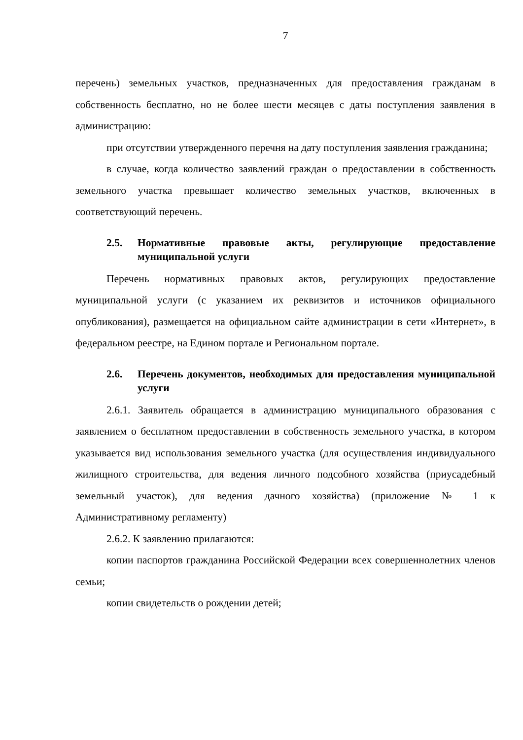7
перечень) земельных участков, предназначенных для предоставления гражданам в собственность бесплатно, но не более шести месяцев с даты поступления заявления в администрацию:
при отсутствии утвержденного перечня на дату поступления заявления гражданина;
в случае, когда количество заявлений граждан о предоставлении в собственность земельного участка превышает количество земельных участков, включенных в соответствующий перечень.
2.5. Нормативные правовые акты, регулирующие предоставление муниципальной услуги
Перечень нормативных правовых актов, регулирующих предоставление муниципальной услуги (с указанием их реквизитов и источников официального опубликования), размещается на официальном сайте администрации в сети «Интернет», в федеральном реестре, на Едином портале и Региональном портале.
2.6. Перечень документов, необходимых для предоставления муниципальной услуги
2.6.1. Заявитель обращается в администрацию муниципального образования с заявлением о бесплатном предоставлении в собственность земельного участка, в котором указывается вид использования земельного участка (для осуществления индивидуального жилищного строительства, для ведения личного подсобного хозяйства (приусадебный земельный участок), для ведения дачного хозяйства) (приложение № 1 к Административному регламенту)
2.6.2. К заявлению прилагаются:
копии паспортов гражданина Российской Федерации всех совершеннолетних членов семьи;
копии свидетельств о рождении детей;